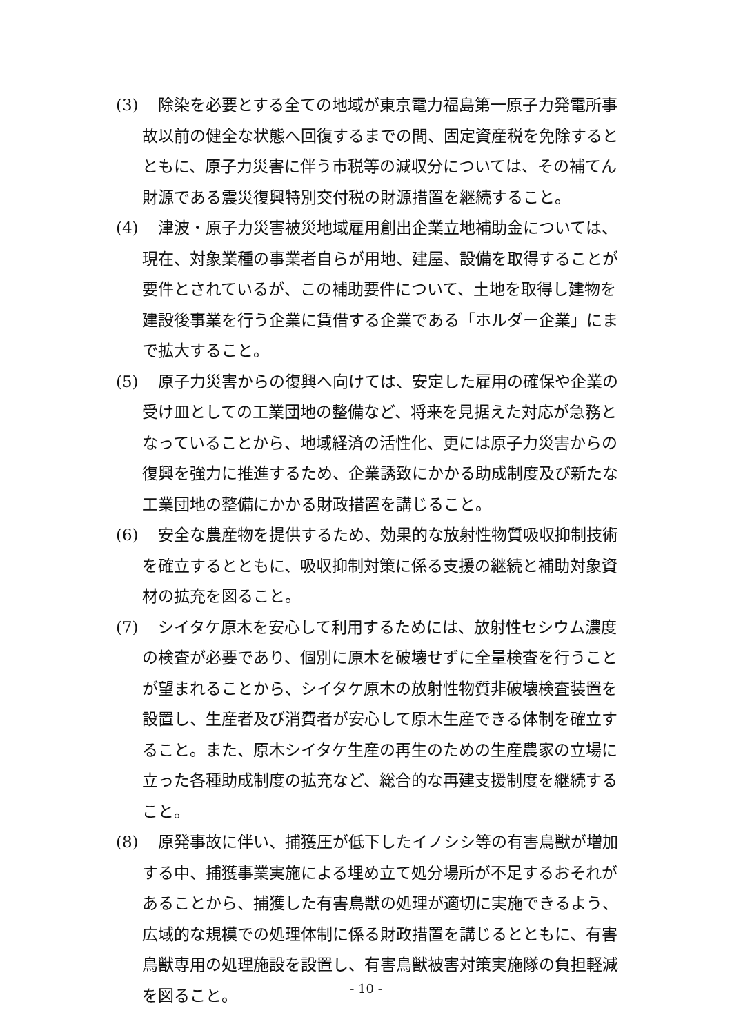(3)
　除染を必要とする全ての地域が東京電力福島第一原子力発電所事故以前の健全な状態へ回復するまでの間、固定資産税を免除するとともに、原子力災害に伴う市税等の減収分については、その補てん財源である震災復興特別交付税の財源措置を継続すること。
(4)
　津波・原子力災害被災地域雇用創出企業立地補助金については、現在、対象業種の事業者自らが用地、建屋、設備を取得することが要件とされているが、この補助要件について、土地を取得し建物を建設後事業を行う企業に賃借する企業である「ホルダー企業」にまで拡大すること。
(5)
　原子力災害からの復興へ向けては、安定した雇用の確保や企業の受け皿としての工業団地の整備など、将来を見据えた対応が急務となっていることから、地域経済の活性化、更には原子力災害からの復興を強力に推進するため、企業誘致にかかる助成制度及び新たな工業団地の整備にかかる財政措置を講じること。
(6)
　安全な農産物を提供するため、効果的な放射性物質吸収抑制技術を確立するとともに、吸収抑制対策に係る支援の継続と補助対象資材の拡充を図ること。
(7)
　シイタケ原木を安心して利用するためには、放射性セシウム濃度の検査が必要であり、個別に原木を破壊せずに全量検査を行うことが望まれることから、シイタケ原木の放射性物質非破壊検査装置を設置し、生産者及び消費者が安心して原木生産できる体制を確立すること。また、原木シイタケ生産の再生のための生産農家の立場に立った各種助成制度の拡充など、総合的な再建支援制度を継続すること。
(8)
　原発事故に伴い、捕獲圧が低下したイノシシ等の有害鳥獣が増加する中、捕獲事業実施による埋め立て処分場所が不足するおそれがあることから、捕獲した有害鳥獣の処理が適切に実施できるよう、広域的な規模での処理体制に係る財政措置を講じるとともに、有害鳥獣専用の処理施設を設置し、有害鳥獣被害対策実施隊の負担軽減を図ること。
- 10 -